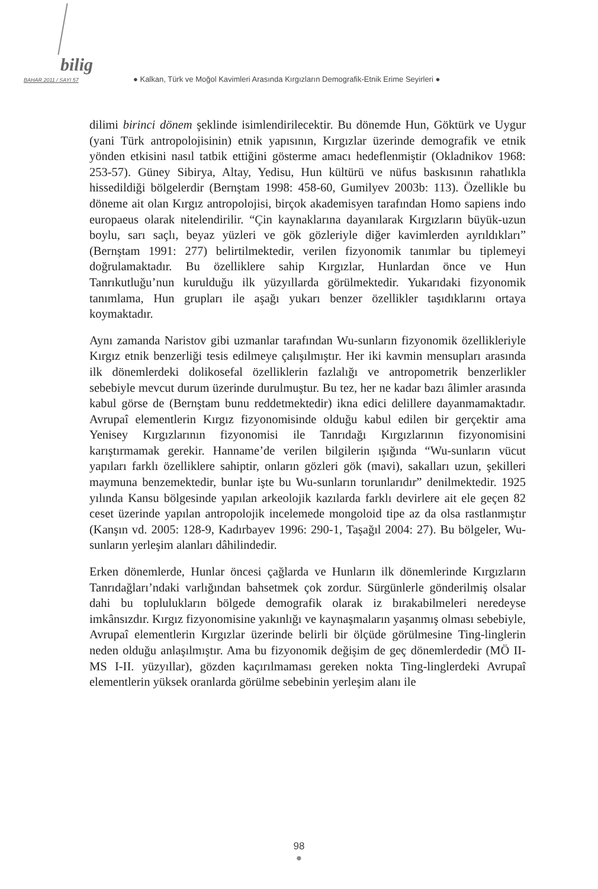bilig
BAHAR 2011 / SAYI 57 ● Kalkan, Türk ve Moğol Kavimleri Arasında Kırgızların Demografik-Etnik Erime Seyirleri ●
dilimi birinci dönem şeklinde isimlendirilecektir. Bu dönemde Hun, Göktürk ve Uygur (yani Türk antropolojisinin) etnik yapısının, Kırgızlar üzerinde demografik ve etnik yönden etkisini nasıl tatbik ettiğini gösterme amacı hedeflenmiştir (Okladnikov 1968: 253-57). Güney Sibirya, Altay, Yedisu, Hun kültürü ve nüfus baskısının rahatlıkla hissedildiği bölgelerdir (Bernştam 1998: 458-60, Gumilyev 2003b: 113). Özellikle bu döneme ait olan Kırgız antropolojisi, birçok akademisyen tarafından Homo sapiens indo europaeus olarak nitelendirilir. “Çin kaynaklarına dayanılarak Kırgızların büyük-uzun boylu, sarı saçlı, beyaz yüzleri ve gök gözleriyle diğer kavimlerden ayrıldıkları” (Bernştam 1991: 277) belirtilmektedir, verilen fizyonomik tanımlar bu tiplemeyi doğrulamaktadır. Bu özelliklere sahip Kırgızlar, Hunlardan önce ve Hun Tanrıkutluğu’nun kurulduğu ilk yüzyıllarda görülmektedir. Yukarıdaki fizyonomik tanımlama, Hun grupları ile aşağı yukarı benzer özellikler taşıdıklarını ortaya koymaktadır.
Aynı zamanda Naristov gibi uzmanlar tarafından Wu-sunların fizyonomik özellikleriyle Kırgız etnik benzerliği tesis edilmeye çalışılmıştır. Her iki kavmin mensupları arasında ilk dönemlerdeki dolikosefal özelliklerin fazlalığı ve antropometrik benzerlikler sebebiyle mevcut durum üzerinde durulmuştur. Bu tez, her ne kadar bazı âlimler arasında kabul görse de (Bernştam bunu reddetmektedir) ikna edici delillere dayanmamaktadır. Avrupaî elementlerin Kırgız fizyonomisinde olduğu kabul edilen bir gerçektir ama Yenisey Kırgızlarının fizyonomisi ile Tanrıdağı Kırgızlarının fizyonomisini karıştırmamak gerekir. Hanname’de verilen bilgilerin ışığında “Wu-sunların vücut yapıları farklı özelliklere sahiptir, onların gözleri gök (mavi), sakalları uzun, şekilleri maymuna benzemektedir, bunlar işte bu Wu-sunların torunlarıdır” denilmektedir. 1925 yılında Kansu bölgesinde yapılan arkeolojik kazılarda farklı devirlere ait ele geçen 82 ceset üzerinde yapılan antropolojik incelemede mongoloid tipe az da olsa rastlanmıştır (Kanşın vd. 2005: 128-9, Kadırbayev 1996: 290-1, Taşağıl 2004: 27). Bu bölgeler, Wu-sunların yerleşim alanları dâhilindedir.
Erken dönemlerde, Hunlar öncesi çağlarda ve Hunların ilk dönemlerinde Kırgızların Tanrıdağları’ndaki varlığından bahsetmek çok zordur. Sürgünlerle gönderilmiş olsalar dahi bu toplulukların bölgede demografik olarak iz bırakabilmeleri neredeyse imkânsızdır. Kırgız fizyonomisine yakınlığı ve kaynaşmaların yaşanmış olması sebebiyle, Avrupaî elementlerin Kırgızlar üzerinde belirli bir ölçüde görülmesine Ting-linglerin neden olduğu anlaşılmıştır. Ama bu fizyonomik değişim de geç dönemlerdedir (MÖ II-MS I-II. yüzyıllar), gözden kaçırılmaması gereken nokta Ting-linglerdeki Avrupaî elementlerin yüksek oranlarda görülme sebebinin yerleşim alanı ile
98
●